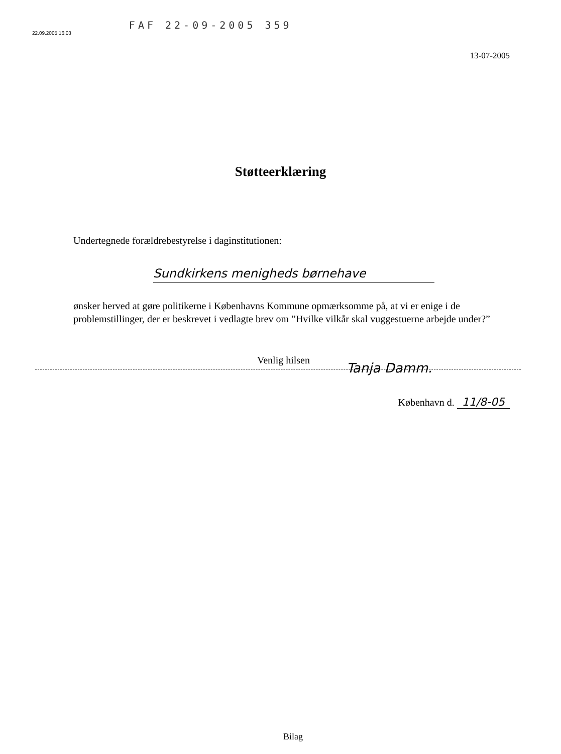22.09.2005 16:03
FAF 22-09-2005 359
13-07-2005
Støtteerklæring
Undertegnede forældrebestyrelse i daginstitutionen:
Sundkirkens menigheds børnehave
ønsker herved at gøre politikerne i Københavns Kommune opmærksomme på, at vi er enige i de problemstillinger, der er beskrevet i vedlagte brev om ”Hvilke vilkår skal vuggestuerne arbejde under?”
Venlig hilsen
Tanja Damm.
København d. 11/8-05
Bilag